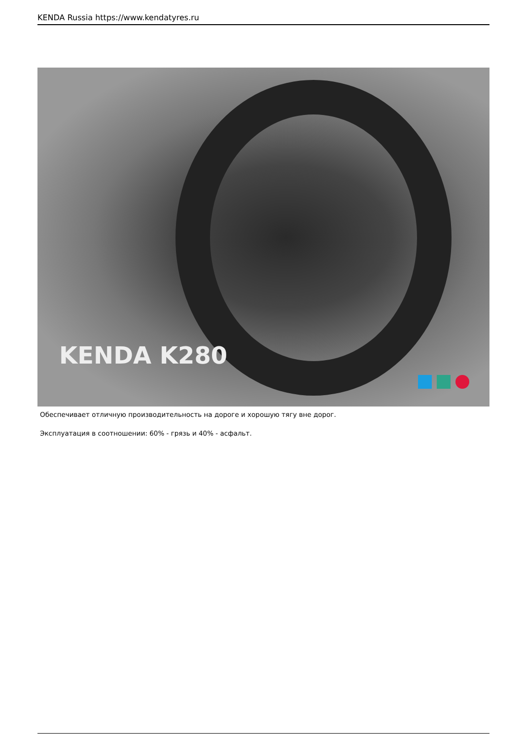KENDA Russia https://www.kendatyres.ru
KENDA K280
Обеспечивает отличную производительность на дороге и хорошую тягу вне дорог.
Эксплуатация в соотношении: 60% - грязь и 40% - асфальт.